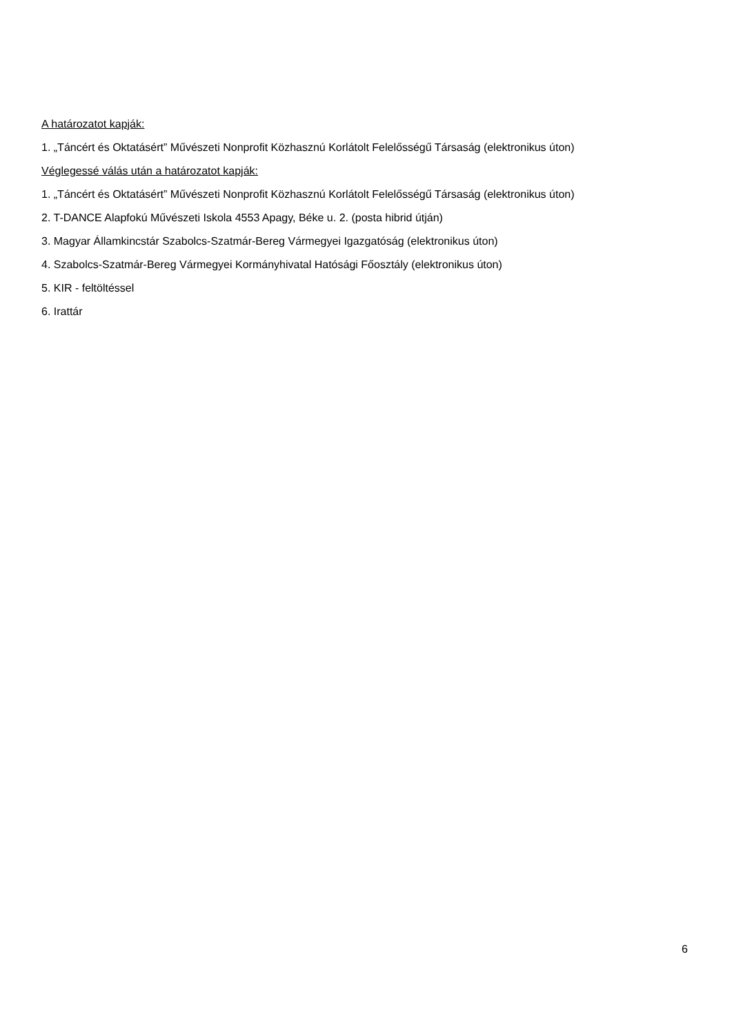A határozatot kapják:
1. „Táncért és Oktatásért” Művészeti Nonprofit Közhasznú Korlátolt Felelősségű Társaság (elektronikus úton)
Véglegessé válás után a határozatot kapják:
1. „Táncért és Oktatásért” Művészeti Nonprofit Közhasznú Korlátolt Felelősségű Társaság (elektronikus úton)
2. T-DANCE Alapfokú Művészeti Iskola 4553 Apagy, Béke u. 2. (posta hibrid útján)
3. Magyar Államkincstár Szabolcs-Szatmár-Bereg Vármegyei Igazgatóság (elektronikus úton)
4. Szabolcs-Szatmár-Bereg Vármegyei Kormányhivatal Hatósági Főosztály (elektronikus úton)
5. KIR - feltöltéssel
6. Irattár
6